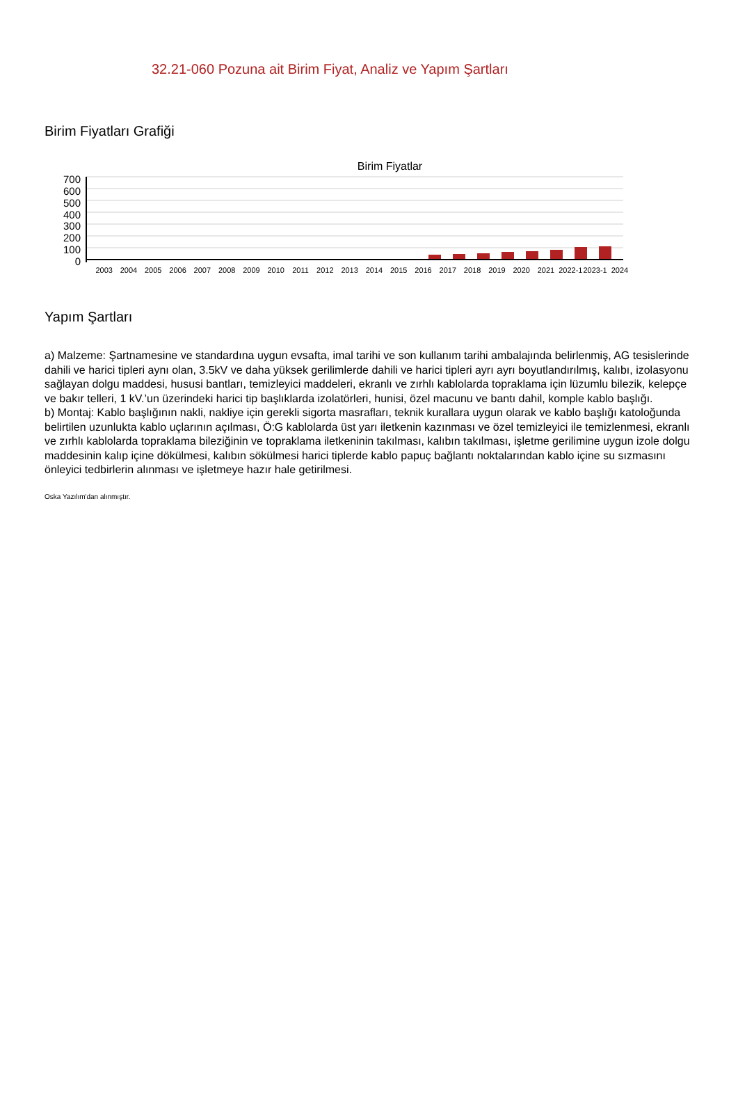32.21-060 Pozuna ait Birim Fiyat, Analiz ve Yapım Şartları
Birim Fiyatları Grafiği
Birim Fiyatlar
700
600
500
400
300
200
100
0
2003 2004 2005 2006 2007 2008 2009 2010 2011 2012 2013 2014 2015 2016 2017 2018 2019 2020 2021 2022-1 2023-1 2024
Yapım Şartları
a) Malzeme: Şartnamesine ve standardına uygun evsafta, imal tarihi ve son kullanım tarihi ambalajında belirlenmiş, AG tesislerinde dahili ve harici tipleri aynı olan, 3.5kV ve daha yüksek gerilimlerde dahili ve harici tipleri ayrı ayrı boyutlandırılmış, kalıbı, izolasyonu sağlayan dolgu maddesi, hususi bantları, temizleyici maddeleri, ekranlı ve zırhlı kablolarda topraklama için lüzumlu bilezik, kelepçe ve bakır telleri, 1 kV.’un üzerindeki harici tip başlıklarda izolatörleri, hunisi, özel macunu ve bantı dahil, komple kablo başlığı.
b) Montaj: Kablo başlığının nakli, nakliye için gerekli sigorta masrafları, teknik kurallara uygun olarak ve kablo başlığı katoloğunda belirtilen uzunlukta kablo uçlarının açılması, Ö:G kablolarda üst yarı iletkenin kazınması ve özel temizleyici ile temizlenmesi, ekranlı ve zırhlı kablolarda topraklama bileziğinin ve topraklama iletkeninin takılması, kalıbın takılması, işletme gerilimine uygun izole dolgu maddesinin kalıp içine dökülmesi, kalıbın sökülmesi harici tiplerde kablo papuç bağlantı noktalarından kablo içine su sızmasını önleyici tedbirlerin alınması ve işletmeye hazır hale getirilmesi.
Oska Yazılım'dan alınmıştır.